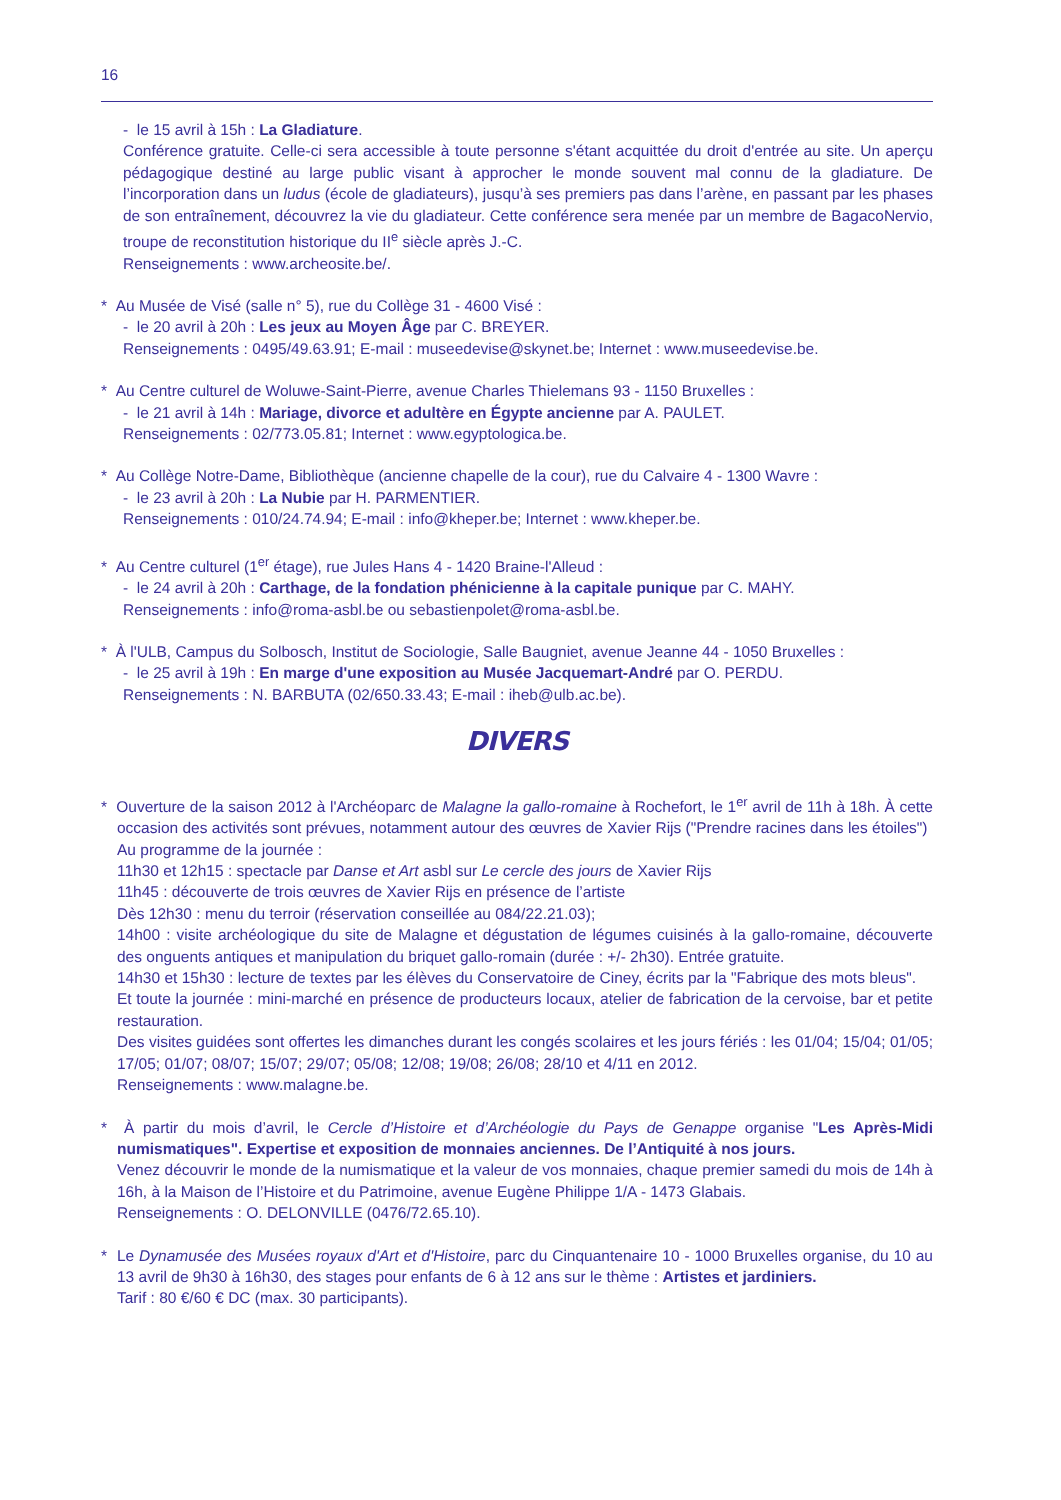16
- le 15 avril à 15h : La Gladiature.
Conférence gratuite. Celle-ci sera accessible à toute personne s'étant acquittée du droit d'entrée au site. Un aperçu pédagogique destiné au large public visant à approcher le monde souvent mal connu de la gladiature. De l’incorporation dans un ludus (école de gladiateurs), jusqu’à ses premiers pas dans l’arène, en passant par les phases de son entraînement, découvrez la vie du gladiateur. Cette conférence sera menée par un membre de BagacoNervio, troupe de reconstitution historique du II<sup>e</sup> siècle après J.-C.
Renseignements : www.archeosite.be/.
* Au Musée de Visé (salle n° 5), rue du Collège 31 - 4600 Visé :
- le 20 avril à 20h : Les jeux au Moyen Âge par C. BREYER.
Renseignements : 0495/49.63.91; E-mail : museedevise@skynet.be; Internet : www.museedevise.be.
* Au Centre culturel de Woluwe-Saint-Pierre, avenue Charles Thielemans 93 - 1150 Bruxelles :
- le 21 avril à 14h : Mariage, divorce et adultère en Égypte ancienne par A. PAULET.
Renseignements : 02/773.05.81; Internet : www.egyptologica.be.
* Au Collège Notre-Dame, Bibliothèque (ancienne chapelle de la cour), rue du Calvaire 4 - 1300 Wavre :
- le 23 avril à 20h : La Nubie par H. PARMENTIER.
Renseignements : 010/24.74.94; E-mail : info@kheper.be; Internet : www.kheper.be.
* Au Centre culturel (1<sup>er</sup> étage), rue Jules Hans 4 - 1420 Braine-l'Alleud :
- le 24 avril à 20h : Carthage, de la fondation phénicienne à la capitale punique par C. MAHY.
Renseignements : info@roma-asbl.be ou sebastienpolet@roma-asbl.be.
* À l'ULB, Campus du Solbosch, Institut de Sociologie, Salle Baugniet, avenue Jeanne 44 - 1050 Bruxelles :
- le 25 avril à 19h : En marge d'une exposition au Musée Jacquemart-André par O. PERDU.
Renseignements : N. BARBUTA (02/650.33.43; E-mail : iheb@ulb.ac.be).
DIVERS
* Ouverture de la saison 2012 à l'Archéoparc de Malagne la gallo-romaine à Rochefort, le 1<sup>er</sup> avril de 11h à 18h. À cette occasion des activités sont prévues, notamment autour des œuvres de Xavier Rijs ("Prendre racines dans les étoiles")
Au programme de la journée :
11h30 et 12h15 : spectacle par Danse et Art asbl sur Le cercle des jours de Xavier Rijs
11h45 : découverte de trois œuvres de Xavier Rijs en présence de l’artiste
Dès 12h30 : menu du terroir (réservation conseillée au 084/22.21.03);
14h00 : visite archéologique du site de Malagne et dégustation de légumes cuisinés à la gallo-romaine, découverte des onguents antiques et manipulation du briquet gallo-romain (durée : +/- 2h30). Entrée gratuite.
14h30 et 15h30 : lecture de textes par les élèves du Conservatoire de Ciney, écrits par la "Fabrique des mots bleus".
Et toute la journée : mini-marché en présence de producteurs locaux, atelier de fabrication de la cervoise, bar et petite restauration.
Des visites guidées sont offertes les dimanches durant les congés scolaires et les jours fériés : les 01/04; 15/04; 01/05; 17/05; 01/07; 08/07; 15/07; 29/07; 05/08; 12/08; 19/08; 26/08; 28/10 et 4/11 en 2012.
Renseignements : www.malagne.be.
* À partir du mois d’avril, le Cercle d’Histoire et d’Archéologie du Pays de Genappe organise "Les Après-Midi numismatiques". Expertise et exposition de monnaies anciennes. De l’Antiquité à nos jours.
Venez découvrir le monde de la numismatique et la valeur de vos monnaies, chaque premier samedi du mois de 14h à 16h, à la Maison de l’Histoire et du Patrimoine, avenue Eugène Philippe 1/A - 1473 Glabais.
Renseignements : O. DELONVILLE (0476/72.65.10).
* Le Dynamusée des Musées royaux d'Art et d'Histoire, parc du Cinquantenaire 10 - 1000 Bruxelles organise, du 10 au 13 avril de 9h30 à 16h30, des stages pour enfants de 6 à 12 ans sur le thème : Artistes et jardiniers.
Tarif : 80 €/60 € DC (max. 30 participants).